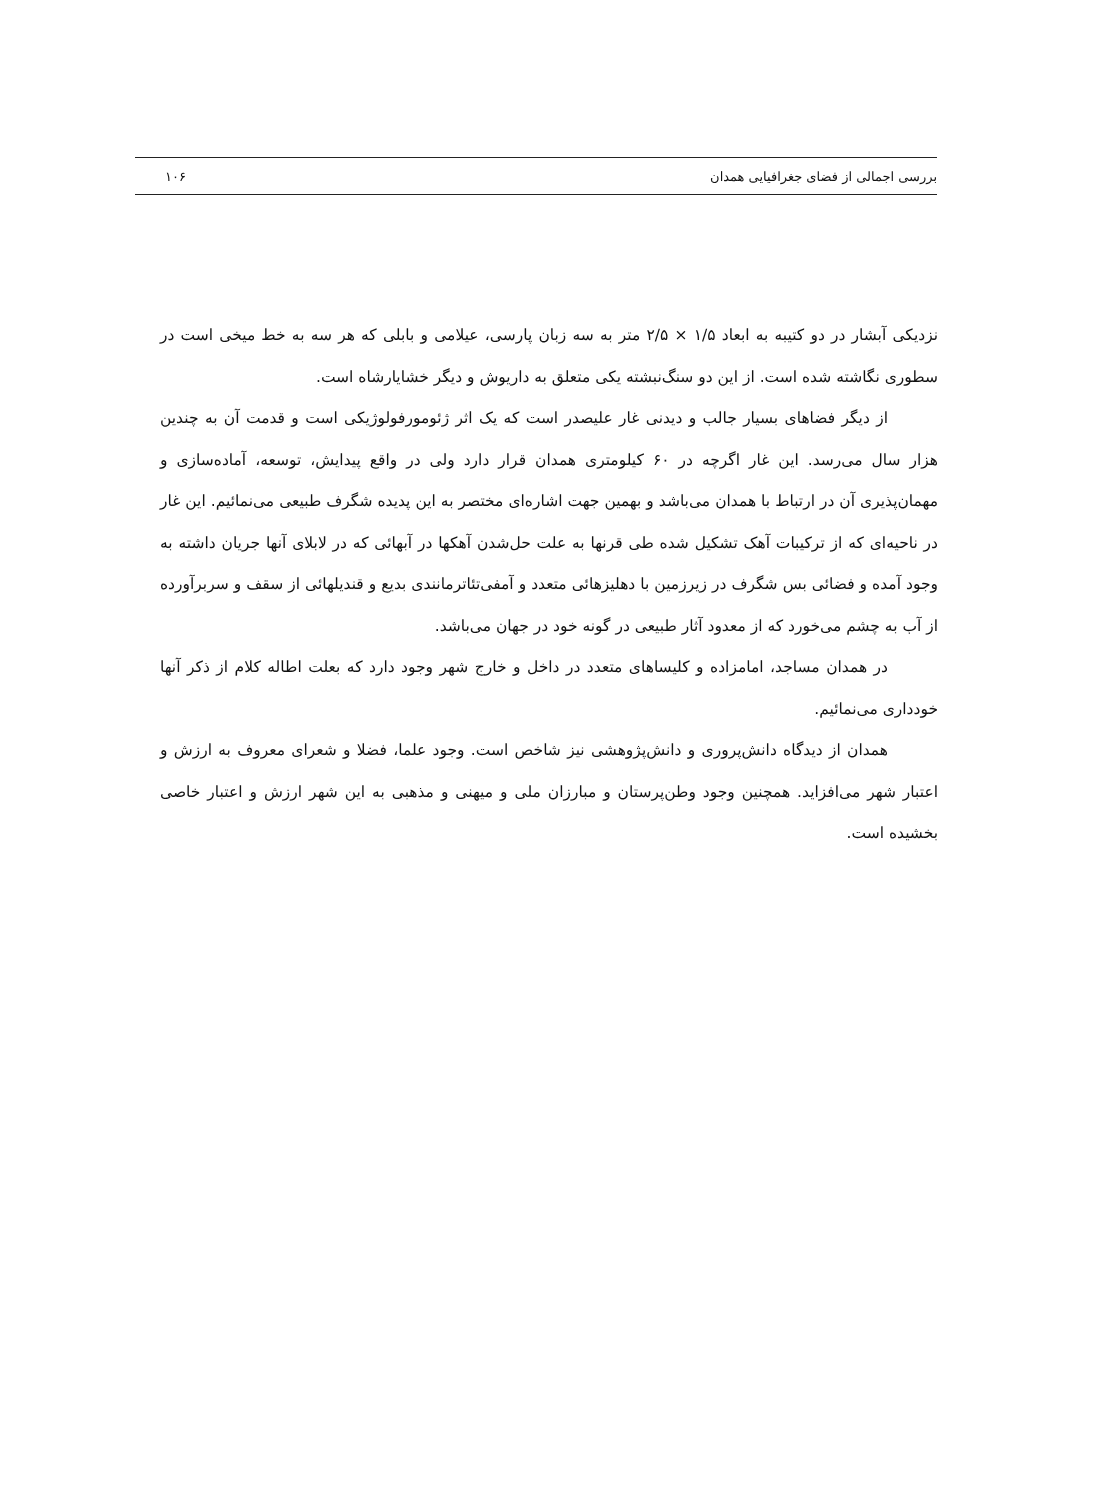بررسی اجمالی از فضای جغرافیایی همدان ۱۰۶
نزدیکی آبشار در دو کتیبه به ابعاد ۱/۵ × ۲/۵ متر به سه زبان پارسی، عیلامی و بابلی که هر سه به خط میخی است در سطوری نگاشته شده است. از این دو سنگ‌نبشته یکی متعلق به داریوش و دیگر خشایارشاه است.
از دیگر فضاهای بسیار جالب و دیدنی غار علیصدر است که یک اثر ژئومورفولوژیکی است و قدمت آن به چندین هزار سال می‌رسد. این غار اگرچه در ۶۰ کیلومتری همدان قرار دارد ولی در واقع پیدایش، توسعه، آماده‌سازی و مهمان‌پذیری آن در ارتباط با همدان می‌باشد و بهمین جهت اشاره‌ای مختصر به این پدیده شگرف طبیعی می‌نمائیم. این غار در ناحیه‌ای که از ترکیبات آهک تشکیل شده طی قرنها به علت حل‌شدن آهکها در آبهائی که در لابلای آنها جریان داشته به وجود آمده و فضائی بس شگرف در زیرزمین با دهلیزهائی متعدد و آمفی‌تئاترمانندی بدیع و قندیلهائی از سقف و سربرآورده از آب به چشم می‌خورد که از معدود آثار طبیعی در گونه خود در جهان می‌باشد.
در همدان مساجد، امامزاده و کلیساهای متعدد در داخل و خارج شهر وجود دارد که بعلت اطاله کلام از ذکر آنها خودداری می‌نمائیم.
همدان از دیدگاه دانش‌پروری و دانش‌پژوهشی نیز شاخص است. وجود علما، فضلا و شعرای معروف به ارزش و اعتبار شهر می‌افزاید. همچنین وجود وطن‌پرستان و مبارزان ملی و میهنی و مذهبی به این شهر ارزش و اعتبار خاصی بخشیده است.